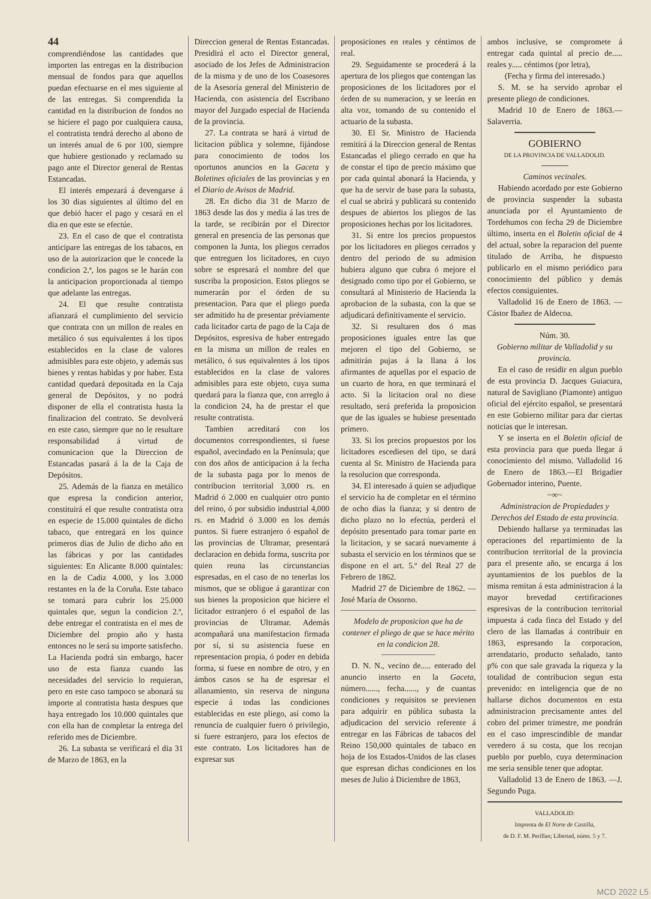44
comprendiéndose las cantidades que importen las entregas en la distribucion mensual de fondos para que aquellos puedan efectuarse en el mes siguiente al de las entregas. Si comprendida la cantidad en la distribucion de fondos no se hiciere el pago por cualquiera causa, el contratista tendrá derecho al abono de un interés anual de 6 por 100, siempre que hubiere gestionado y reclamado su pago ante el Director general de Rentas Estancadas.
El interés empezará á devengarse á los 30 dias siguientes al último del en que debió hacer el pago y cesará en el dia en que este se efectúe.
23. En el caso de que el contratista anticipare las entregas de los tabacos, en uso de la autorizacion que le concede la condicion 2.ª, los pagos se le harán con la anticipacion proporcionada al tiempo que adelante las entregas.
24. El que resulte contratista afianzará el cumplimiento del servicio que contrata con un millon de reales en metálico ó sus equivalentes á los tipos establecidos en la clase de valores admisibles para este objeto, y además sus bienes y rentas habidas y por haber. Esta cantidad quedará depositada en la Caja general de Depósitos, y no podrá disponer de ella el contratista hasta la finalizacion del contrato. Se devolverá en este caso, siempre que no le resultare responsabilidad á virtud de comunicacion que la Direccion de Estancadas pasará á la de la Caja de Depósitos.
25. Además de la fianza en metálico que espresa la condicion anterior, constituirá el que resulte contratista otra en especie de 15.000 quintales de dicho tabaco, que entregará en los quince primeros dias de Julio de dicho año en las fábricas y por las cantidades siguientes: En Alicante 8.000 quintales: en la de Cadiz 4.000, y los 3.000 restantes en la de la Coruña. Este tabaco se tomará para cubrir los 25.000 quintales que, segun la condicion 2.ª, debe entregar el contratista en el mes de Diciembre del propio año y hasta entonces no le será su importe satisfecho. La Hacienda podrá sin embargo, hacer uso de esta fianza cuando las necesidades del servicio lo requieran, pero en este caso tampoco se abonará su importe al contratista hasta despues que haya entregado los 10.000 quintales que con ella han de completar la entrega del referido mes de Diciembre.
26. La subasta se verificará el dia 31 de Marzo de 1863, en la
Direccion general de Rentas Estancadas. Presidirá el acto el Director general, asociado de los Jefes de Administracion de la misma y de uno de los Coasesores de la Asesoría general del Ministerio de Hacienda, con asistencia del Escribano mayor del Juzgado especial de Hacienda de la provincia.
27. La contrata se hará á virtud de licitacion pública y solemne, fijándose para conocimiento de todos los oportunos anuncios en la Gaceta y Boletines oficiales de las provincias y en el Diario de Avisos de Madrid.
28. En dicho dia 31 de Marzo de 1863 desde las dos y media á las tres de la tarde, se recibirán por el Director general en presencia de las personas que componen la Junta, los pliegos cerrados que entreguen los licitadores, en cuyo sobre se espresará el nombre del que suscriba la proposicion. Estos pliegos se numerarán por el órden de su presentacion. Para que el pliego pueda ser admitido ha de presentar préviamente cada licitador carta de pago de la Caja de Depósitos, espresiva de haber entregado en la misma un millon de reales en metálico, ó sus equivalentes á los tipos establecidos en la clase de valores admisibles para este objeto, cuya suma quedará para la fianza que, con arreglo á la condicion 24, ha de prestar el que resulte contratista.
Tambien acreditará con los documentos correspondientes, si fuese español, avecindado en la Península; que con dos años de anticipacion á la fecha de la subasta paga por lo menos de contribucion territorial 3,000 rs. en Madrid ó 2.000 en cualquier otro punto del reino, ó por subsidio industrial 4,000 rs. en Madrid ó 3.000 en los demás puntos. Si fuere estranjero ó español de las provincias de Ultramar, presentará declaracion en debida forma, suscrita por quien reuna las circunstancias espresadas, en el caso de no tenerlas los mismos, que se obligue á garantizar con sus bienes la proposicion que hiciere el licitador estranjero ó el español de las provincias de Ultramar. Además acompañará una manifestacion firmada por sí, si su asistencia fuese en representacion propia, ó poder en debida forma, si fuese en nombre de otro, y en ámbos casos se ha de espresar el allanamiento, sin reserva de ninguna especie á todas las condiciones establecidas en este pliego, así como la renuncia de cualquier fuero ó privilegio, si fuere estranjero, para los efectos de este contrato. Los licitadores han de expresar sus
proposiciones en reales y céntimos de real.
29. Seguidamente se procederá á la apertura de los pliegos que contengan las proposiciones de los licitadores por el órden de su numeracion, y se leerán en alta voz, tomando de su contenido el actuario de la subasta.
30. El Sr. Ministro de Hacienda remitirá á la Direccion general de Rentas Estancadas el pliego cerrado en que ha de constar el tipo de precio máximo que por cada quintal abonará la Hacienda, y que ha de servir de base para la subasta, el cual se abrirá y publicará su contenido despues de abiertos los pliegos de las proposiciones hechas por los licitadores.
31. Si entre los precios propuestos por los licitadores en pliegos cerrados y dentro del periodo de su admision hubiera alguno que cubra ó mejore el designado como tipo por el Gobierno, se consultará al Ministerio de Hacienda la aprobacion de la subasta, con la que se adjudicará definitivamente el servicio.
32. Si resultaren dos ó mas proposiciones iguales entre las que mejoren el tipo del Gobierno, se admitirán pujas á la llana á los afirmantes de aquellas por el espacio de un cuarto de hora, en que terminará el acto. Si la licitacion oral no diese resultado, será preferida la proposicion que de las iguales se hubiese presentado primero.
33. Si los precios propuestos por los licitadores escediesen del tipo, se dará cuenta al Sr. Ministro de Hacienda para la resolucion que corresponda.
34. El interesado á quien se adjudique el servicio ha de completar en el término de ocho dias la fianza; y si dentro de dicho plazo no lo efectúa, perderá el depósito presentado para tomar parte en la licitacion, y se sacará nuevamente á subasta el servicio en los términos que se dispone en el art. 5.º del Real 27 de Febrero de 1862.
Madrid 27 de Diciembre de 1862. —José María de Ossorno.
Modelo de proposicion que ha de contener el pliego de que se hace mérito en la condicion 28.
D. N. N., vecino de..... enterado del anuncio inserto en la Gaceta, número......, fecha......, y de cuantas condiciones y requisitos se previenen para adquirir en pública subasta la adjudicacion del servicio referente á entregar en las Fábricas de tabacos del Reino 150,000 quintales de tabaco en hoja de los Estados-Unidos de las clases que espresan dichas condiciones en los meses de Julio á Diciembre de 1863,
ambos inclusive, se compromete á entregar cada quintal al precio de..... reales y..... céntimos (por letra),
(Fecha y firma del interesado.)
S. M. se ha servido aprobar el presente pliego de condiciones.
Madrid 10 de Enero de 1863.— Salaverria.
GOBIERNO
DE LA PROVINCIA DE VALLADOLID.
Caminos vecinales.
Habiendo acordado por este Gobierno de provincia suspender la subasta anunciada por el Ayuntamiento de Tordehumos con fecha 29 de Diciembre último, inserta en el Boletin oficial de 4 del actual, sobre la reparacion del puente titulado de Arriba, he dispuesto publicarlo en el mismo periódico para conocimiento del público y demás efectos consiguientes.
Valladolid 16 de Enero de 1863. —Cástor Ibañez de Aldecoa.
Núm. 30.
Gobierno militar de Valladolid y su provincia.
En el caso de residir en algun pueblo de esta provincia D. Jacques Guiacura, natural de Savigliano (Piamonte) antiguo oficial del ejército español, se presentará en este Gobierno militar para dar ciertas noticias que le interesan.
Y se inserta en el Boletin oficial de esta provincia para que pueda llegar á conocimiento del mismo. Valladolid 16 de Enero de 1863.—El Brigadier Gobernador interino, Puente.
~∞~
Administracion de Propiedades y Derechos del Estado de esta provincia.
Debiendo hallarse ya terminadas las operaciones del repartimiento de la contribucion territorial de la provincia para el presente año, se encarga á los ayuntamientos de los pueblos de la misma remitan á esta administracion á la mayor brevedad certificaciones espresivas de la contribucion territorial impuesta á cada finca del Estado y del clero de las llamadas á contribuir en 1863, espresando la corporacion, arrendatario, producto señalado, tanto p% con que sale gravada la riqueza y la totalidad de contribucion segun esta prevenido: en inteligencia que de no hallarse dichos documentos en esta administracion precisamente antes del cobro del primer trimestre, me pondrán en el caso imprescindible de mandar veredero á su costa, que los recojan pueblo por pueblo, cuya determinacion me seria sensible tener que adoptar.
Valladolid 13 de Enero de 1863. —J. Segundo Puga.
VALLADOLID:
Imprenta de El Norte de Castilla,
de D. F. M. Perillan; Libertad, núms. 5 y 7.
MCD 2022 L5